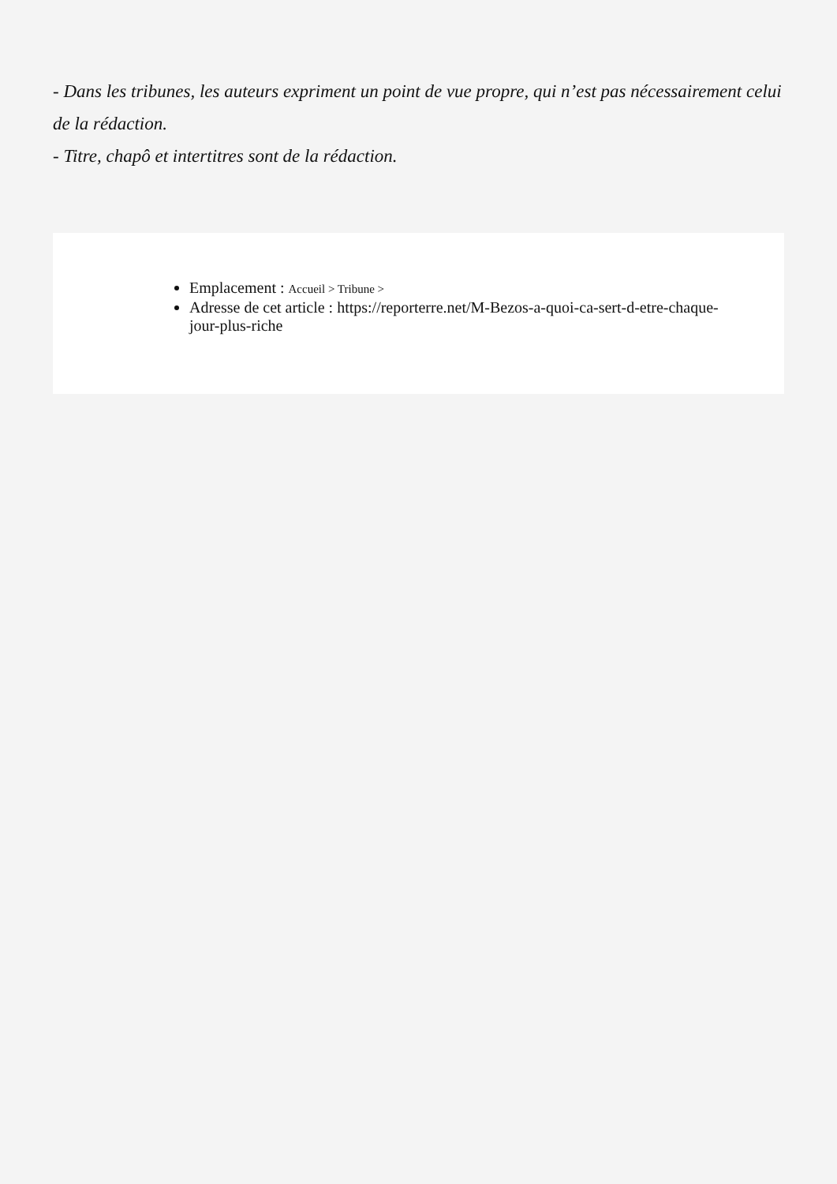- Dans les tribunes, les auteurs expriment un point de vue propre, qui n’est pas nécessairement celui de la rédaction.
- Titre, chapô et intertitres sont de la rédaction.
Emplacement : Accueil > Tribune >
Adresse de cet article : https://reporterre.net/M-Bezos-a-quoi-ca-sert-d-etre-chaque-jour-plus-riche